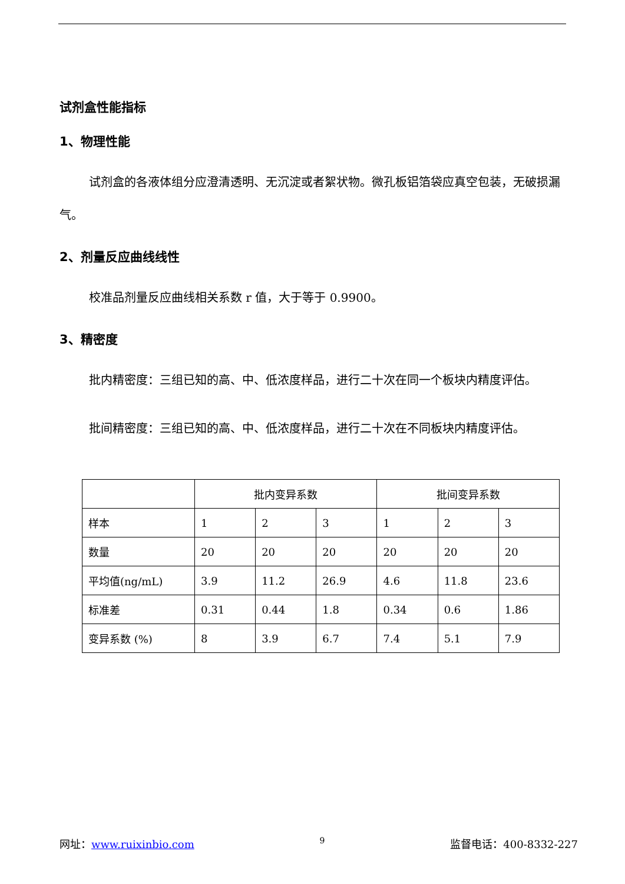试剂盒性能指标
1、物理性能
试剂盒的各液体组分应澄清透明、无沉淀或者絮状物。微孔板铝箔袋应真空包装，无破损漏气。
2、剂量反应曲线线性
校准品剂量反应曲线相关系数 r 值，大于等于 0.9900。
3、精密度
批内精密度：三组已知的高、中、低浓度样品，进行二十次在同一个板块内精度评估。
批间精密度：三组已知的高、中、低浓度样品，进行二十次在不同板块内精度评估。
| | 批内变异系数 | | | 批间变异系数 | | |
| 样本 | 1 | 2 | 3 | 1 | 2 | 3 |
| 数量 | 20 | 20 | 20 | 20 | 20 | 20 |
| 平均值(ng/mL) | 3.9 | 11.2 | 26.9 | 4.6 | 11.8 | 23.6 |
| 标准差 | 0.31 | 0.44 | 1.8 | 0.34 | 0.6 | 1.86 |
| 变异系数 (%) | 8 | 3.9 | 6.7 | 7.4 | 5.1 | 7.9 |
网址：www.ruixinbio.com 9 监督电话：400-8332-227